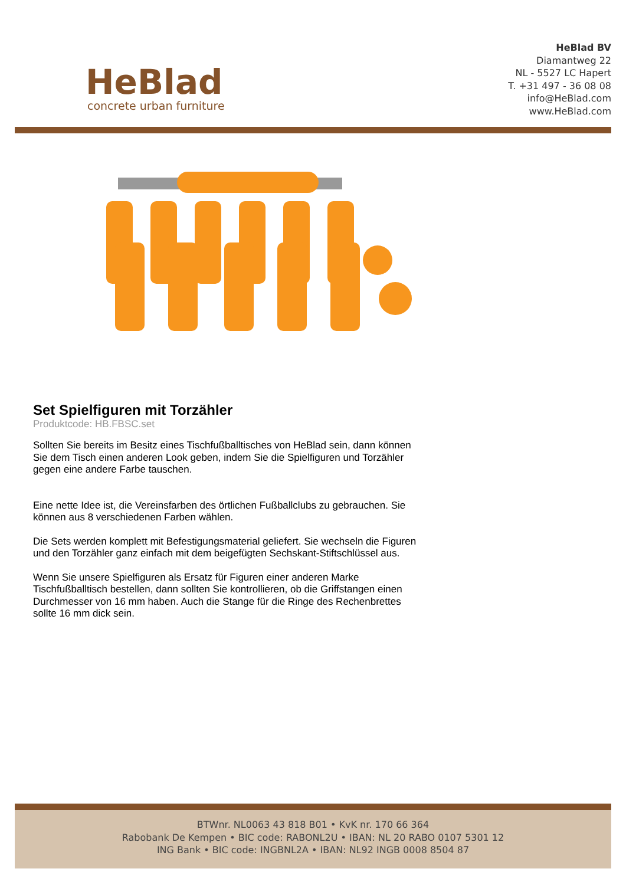HeBlad
concrete urban furniture
HeBlad BV
Diamantweg 22
NL - 5527 LC Hapert
T. +31 497 - 36 08 08
info@HeBlad.com
www.HeBlad.com
Set Spielfiguren mit Torzähler
Produktcode: HB.FBSC.set
Sollten Sie bereits im Besitz eines Tischfußballtisches von HeBlad sein, dann können Sie dem Tisch einen anderen Look geben, indem Sie die Spielfiguren und Torzähler gegen eine andere Farbe tauschen.
Eine nette Idee ist, die Vereinsfarben des örtlichen Fußballclubs zu gebrauchen. Sie können aus 8 verschiedenen Farben wählen.
Die Sets werden komplett mit Befestigungsmaterial geliefert. Sie wechseln die Figuren und den Torzähler ganz einfach mit dem beigefügten Sechskant-Stiftschlüssel aus.
Wenn Sie unsere Spielfiguren als Ersatz für Figuren einer anderen Marke Tischfußballtisch bestellen, dann sollten Sie kontrollieren, ob die Griffstangen einen Durchmesser von 16 mm haben. Auch die Stange für die Ringe des Rechenbrettes sollte 16 mm dick sein.
BTWnr. NL0063 43 818 B01 • KvK nr. 170 66 364
Rabobank De Kempen • BIC code: RABONL2U • IBAN: NL 20 RABO 0107 5301 12
ING Bank • BIC code: INGBNL2A • IBAN: NL92 INGB 0008 8504 87